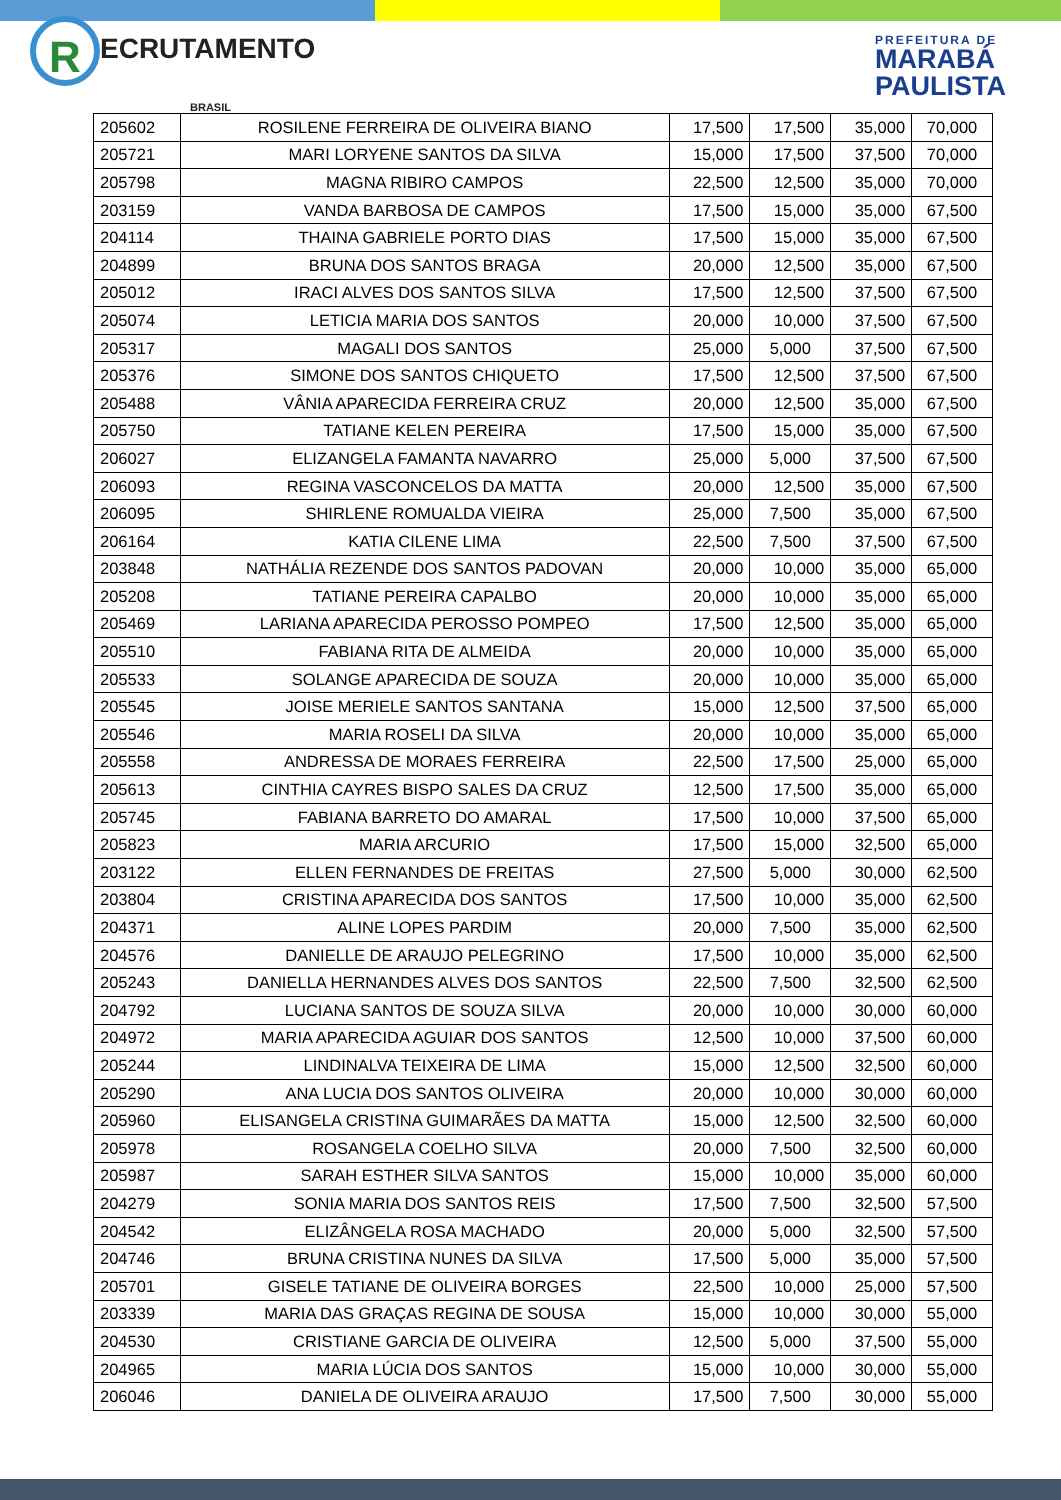R ECRUTAMENTO
BRASIL
PREFEITURA DE
MARABÁ
PAULISTA
| 205602 | ROSILENE FERREIRA DE OLIVEIRA BIANO | 17,500 | 17,500 | 35,000 | 70,000 |
| 205721 | MARI LORYENE SANTOS DA SILVA | 15,000 | 17,500 | 37,500 | 70,000 |
| 205798 | MAGNA RIBIRO CAMPOS | 22,500 | 12,500 | 35,000 | 70,000 |
| 203159 | VANDA BARBOSA DE CAMPOS | 17,500 | 15,000 | 35,000 | 67,500 |
| 204114 | THAINA GABRIELE PORTO DIAS | 17,500 | 15,000 | 35,000 | 67,500 |
| 204899 | BRUNA DOS SANTOS BRAGA | 20,000 | 12,500 | 35,000 | 67,500 |
| 205012 | IRACI ALVES DOS SANTOS SILVA | 17,500 | 12,500 | 37,500 | 67,500 |
| 205074 | LETICIA MARIA DOS SANTOS | 20,000 | 10,000 | 37,500 | 67,500 |
| 205317 | MAGALI DOS SANTOS | 25,000 | 5,000 | 37,500 | 67,500 |
| 205376 | SIMONE DOS SANTOS CHIQUETO | 17,500 | 12,500 | 37,500 | 67,500 |
| 205488 | VÂNIA APARECIDA FERREIRA CRUZ | 20,000 | 12,500 | 35,000 | 67,500 |
| 205750 | TATIANE KELEN PEREIRA | 17,500 | 15,000 | 35,000 | 67,500 |
| 206027 | ELIZANGELA FAMANTA NAVARRO | 25,000 | 5,000 | 37,500 | 67,500 |
| 206093 | REGINA VASCONCELOS DA MATTA | 20,000 | 12,500 | 35,000 | 67,500 |
| 206095 | SHIRLENE ROMUALDA VIEIRA | 25,000 | 7,500 | 35,000 | 67,500 |
| 206164 | KATIA CILENE LIMA | 22,500 | 7,500 | 37,500 | 67,500 |
| 203848 | NATHÁLIA REZENDE DOS SANTOS PADOVAN | 20,000 | 10,000 | 35,000 | 65,000 |
| 205208 | TATIANE PEREIRA CAPALBO | 20,000 | 10,000 | 35,000 | 65,000 |
| 205469 | LARIANA APARECIDA PEROSSO POMPEO | 17,500 | 12,500 | 35,000 | 65,000 |
| 205510 | FABIANA RITA DE ALMEIDA | 20,000 | 10,000 | 35,000 | 65,000 |
| 205533 | SOLANGE APARECIDA DE SOUZA | 20,000 | 10,000 | 35,000 | 65,000 |
| 205545 | JOISE MERIELE SANTOS SANTANA | 15,000 | 12,500 | 37,500 | 65,000 |
| 205546 | MARIA ROSELI DA SILVA | 20,000 | 10,000 | 35,000 | 65,000 |
| 205558 | ANDRESSA DE MORAES FERREIRA | 22,500 | 17,500 | 25,000 | 65,000 |
| 205613 | CINTHIA CAYRES BISPO SALES DA CRUZ | 12,500 | 17,500 | 35,000 | 65,000 |
| 205745 | FABIANA BARRETO DO AMARAL | 17,500 | 10,000 | 37,500 | 65,000 |
| 205823 | MARIA ARCURIO | 17,500 | 15,000 | 32,500 | 65,000 |
| 203122 | ELLEN FERNANDES DE FREITAS | 27,500 | 5,000 | 30,000 | 62,500 |
| 203804 | CRISTINA APARECIDA DOS SANTOS | 17,500 | 10,000 | 35,000 | 62,500 |
| 204371 | ALINE LOPES PARDIM | 20,000 | 7,500 | 35,000 | 62,500 |
| 204576 | DANIELLE DE ARAUJO PELEGRINO | 17,500 | 10,000 | 35,000 | 62,500 |
| 205243 | DANIELLA HERNANDES ALVES DOS SANTOS | 22,500 | 7,500 | 32,500 | 62,500 |
| 204792 | LUCIANA SANTOS DE SOUZA SILVA | 20,000 | 10,000 | 30,000 | 60,000 |
| 204972 | MARIA APARECIDA AGUIAR DOS SANTOS | 12,500 | 10,000 | 37,500 | 60,000 |
| 205244 | LINDINALVA TEIXEIRA DE LIMA | 15,000 | 12,500 | 32,500 | 60,000 |
| 205290 | ANA LUCIA DOS SANTOS OLIVEIRA | 20,000 | 10,000 | 30,000 | 60,000 |
| 205960 | ELISANGELA CRISTINA GUIMARÃES DA MATTA | 15,000 | 12,500 | 32,500 | 60,000 |
| 205978 | ROSANGELA COELHO SILVA | 20,000 | 7,500 | 32,500 | 60,000 |
| 205987 | SARAH ESTHER SILVA SANTOS | 15,000 | 10,000 | 35,000 | 60,000 |
| 204279 | SONIA MARIA DOS SANTOS REIS | 17,500 | 7,500 | 32,500 | 57,500 |
| 204542 | ELIZÂNGELA ROSA MACHADO | 20,000 | 5,000 | 32,500 | 57,500 |
| 204746 | BRUNA CRISTINA NUNES DA SILVA | 17,500 | 5,000 | 35,000 | 57,500 |
| 205701 | GISELE TATIANE DE OLIVEIRA BORGES | 22,500 | 10,000 | 25,000 | 57,500 |
| 203339 | MARIA DAS GRAÇAS REGINA DE SOUSA | 15,000 | 10,000 | 30,000 | 55,000 |
| 204530 | CRISTIANE GARCIA DE OLIVEIRA | 12,500 | 5,000 | 37,500 | 55,000 |
| 204965 | MARIA LÚCIA DOS SANTOS | 15,000 | 10,000 | 30,000 | 55,000 |
| 206046 | DANIELA DE OLIVEIRA ARAUJO | 17,500 | 7,500 | 30,000 | 55,000 |